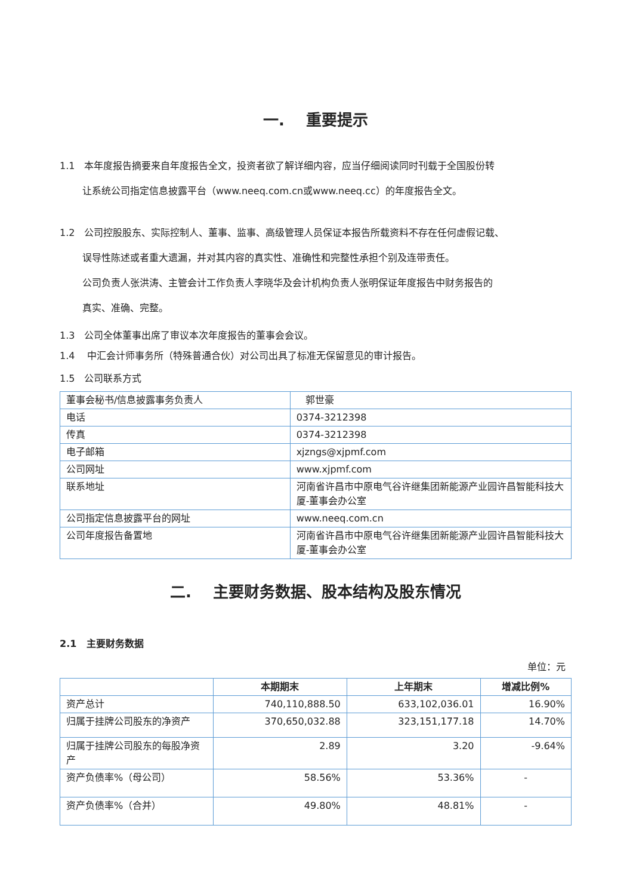一. 重要提示
1.1 本年度报告摘要来自年度报告全文，投资者欲了解详细内容，应当仔细阅读同时刊载于全国股份转
让系统公司指定信息披露平台（www.neeq.com.cn或www.neeq.cc）的年度报告全文。
1.2 公司控股股东、实际控制人、董事、监事、高级管理人员保证本报告所载资料不存在任何虚假记载、
误导性陈述或者重大遗漏，并对其内容的真实性、准确性和完整性承担个别及连带责任。
公司负责人张洪涛、主管会计工作负责人李晓华及会计机构负责人张明保证年度报告中财务报告的
真实、准确、完整。
1.3 公司全体董事出席了审议本次年度报告的董事会会议。
1.4 中汇会计师事务所（特殊普通合伙）对公司出具了标准无保留意见的审计报告。
1.5 公司联系方式
| 董事会秘书/信息披露事务负责人 | 郭世豪 |
| 电话 | 0374-3212398 |
| 传真 | 0374-3212398 |
| 电子邮箱 | xjzngs@xjpmf.com |
| 公司网址 | www.xjpmf.com |
| 联系地址 | 河南省许昌市中原电气谷许继集团新能源产业园许昌智能科技大厦-董事会办公室 |
| 公司指定信息披露平台的网址 | www.neeq.com.cn |
| 公司年度报告备置地 | 河南省许昌市中原电气谷许继集团新能源产业园许昌智能科技大厦-董事会办公室 |
二. 主要财务数据、股本结构及股东情况
2.1 主要财务数据
单位：元
| | 本期期末 | 上年期末 | 增减比例% |
| --- | --- | --- | --- |
| 资产总计 | 740,110,888.50 | 633,102,036.01 | 16.90% |
| 归属于挂牌公司股东的净资产 | 370,650,032.88 | 323,151,177.18 | 14.70% |
| 归属于挂牌公司股东的每股净资产 | 2.89 | 3.20 | -9.64% |
| 资产负债率%（母公司） | 58.56% | 53.36% | - |
| 资产负债率%（合并） | 49.80% | 48.81% | - |